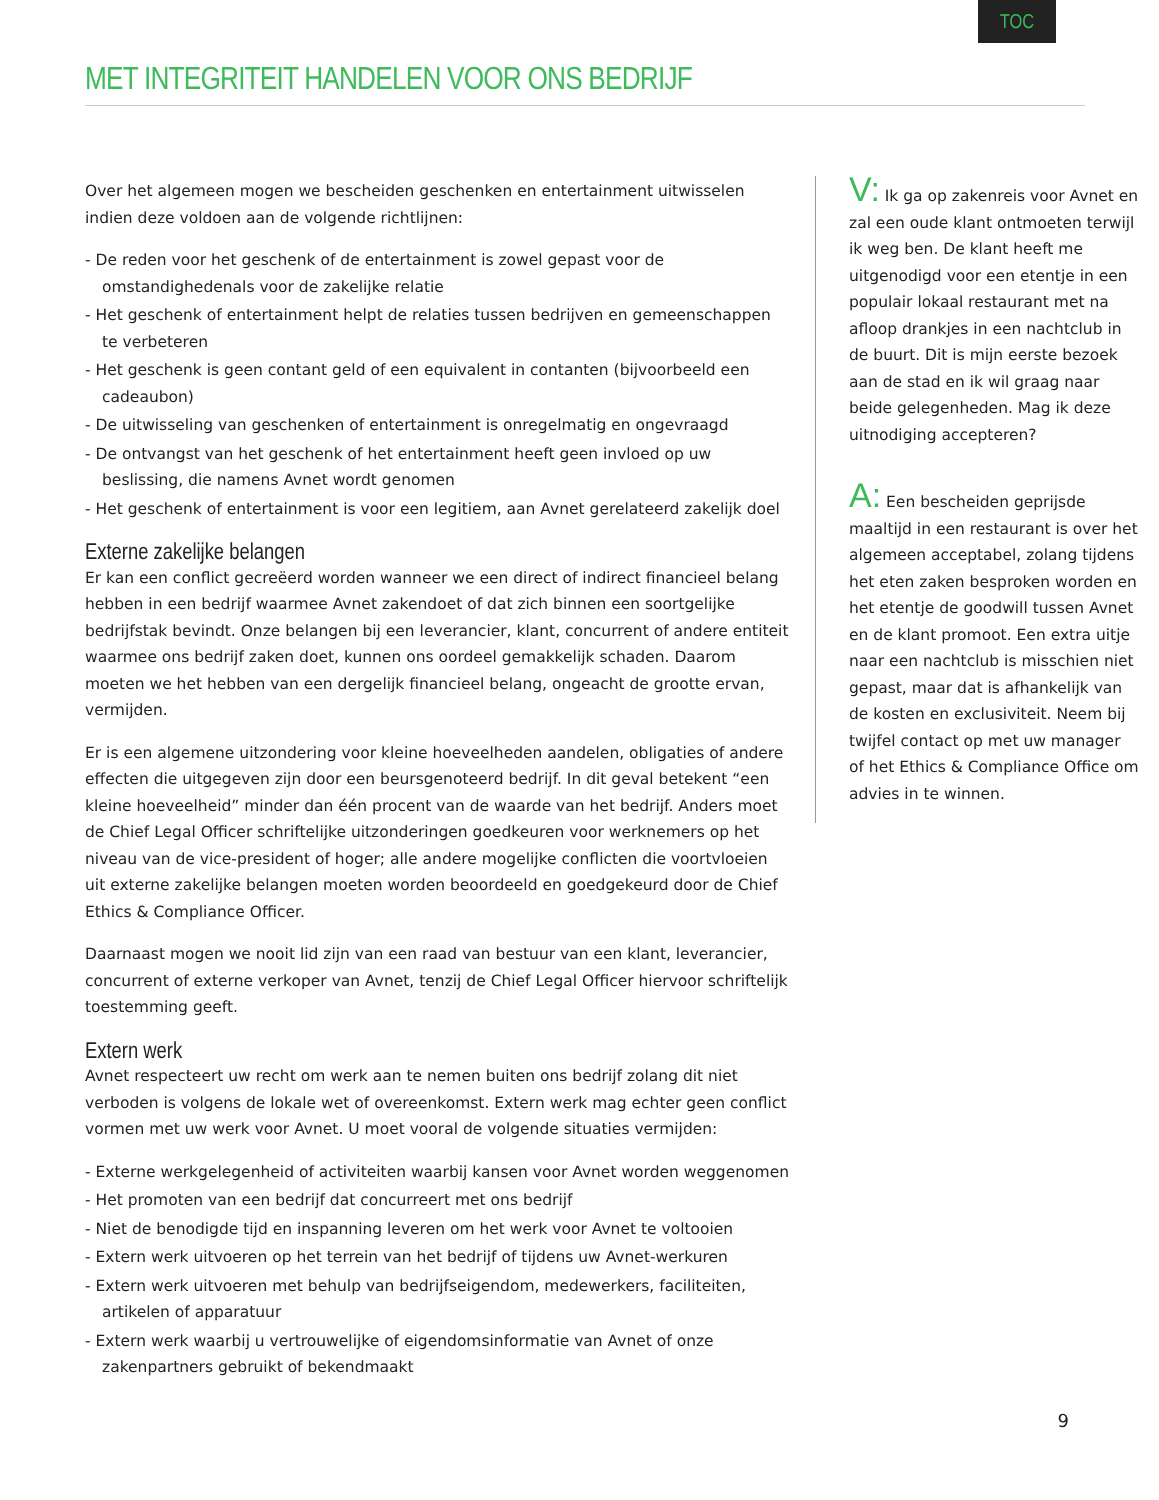TOC
MET INTEGRITEIT HANDELEN VOOR ONS BEDRIJF
Over het algemeen mogen we bescheiden geschenken en entertainment uitwisselen indien deze voldoen aan de volgende richtlijnen:
- De reden voor het geschenk of de entertainment is zowel gepast voor de omstandighedenals voor de zakelijke relatie
- Het geschenk of entertainment helpt de relaties tussen bedrijven en gemeenschappen te verbeteren
- Het geschenk is geen contant geld of een equivalent in contanten (bijvoorbeeld een cadeaubon)
- De uitwisseling van geschenken of entertainment is onregelmatig en ongevraagd
- De ontvangst van het geschenk of het entertainment heeft geen invloed op uw beslissing, die namens Avnet wordt genomen
- Het geschenk of entertainment is voor een legitiem, aan Avnet gerelateerd zakelijk doel
Externe zakelijke belangen
Er kan een conflict gecreëerd worden wanneer we een direct of indirect financieel belang hebben in een bedrijf waarmee Avnet zakendoet of dat zich binnen een soortgelijke bedrijfstak bevindt. Onze belangen bij een leverancier, klant, concurrent of andere entiteit waarmee ons bedrijf zaken doet, kunnen ons oordeel gemakkelijk schaden. Daarom moeten we het hebben van een dergelijk financieel belang, ongeacht de grootte ervan, vermijden.
Er is een algemene uitzondering voor kleine hoeveelheden aandelen, obligaties of andere effecten die uitgegeven zijn door een beursgenoteerd bedrijf. In dit geval betekent “een kleine hoeveelheid” minder dan één procent van de waarde van het bedrijf. Anders moet de Chief Legal Officer schriftelijke uitzonderingen goedkeuren voor werknemers op het niveau van de vice-president of hoger; alle andere mogelijke conflicten die voortvloeien uit externe zakelijke belangen moeten worden beoordeeld en goedgekeurd door de Chief Ethics & Compliance Officer.
Daarnaast mogen we nooit lid zijn van een raad van bestuur van een klant, leverancier, concurrent of externe verkoper van Avnet, tenzij de Chief Legal Officer hiervoor schriftelijk toestemming geeft.
Extern werk
Avnet respecteert uw recht om werk aan te nemen buiten ons bedrijf zolang dit niet verboden is volgens de lokale wet of overeenkomst. Extern werk mag echter geen conflict vormen met uw werk voor Avnet. U moet vooral de volgende situaties vermijden:
- Externe werkgelegenheid of activiteiten waarbij kansen voor Avnet worden weggenomen
- Het promoten van een bedrijf dat concurreert met ons bedrijf
- Niet de benodigde tijd en inspanning leveren om het werk voor Avnet te voltooien
- Extern werk uitvoeren op het terrein van het bedrijf of tijdens uw Avnet-werkuren
- Extern werk uitvoeren met behulp van bedrijfseigendom, medewerkers, faciliteiten, artikelen of apparatuur
- Extern werk waarbij u vertrouwelijke of eigendomsinformatie van Avnet of onze zakenpartners gebruikt of bekendmaakt
V: Ik ga op zakenreis voor Avnet en zal een oude klant ontmoeten terwijl ik weg ben. De klant heeft me uitgenodigd voor een etentje in een populair lokaal restaurant met na afloop drankjes in een nachtclub in de buurt. Dit is mijn eerste bezoek aan de stad en ik wil graag naar beide gelegenheden. Mag ik deze uitnodiging accepteren?
A: Een bescheiden geprijsde maaltijd in een restaurant is over het algemeen acceptabel, zolang tijdens het eten zaken besproken worden en het etentje de goodwill tussen Avnet en de klant promoot. Een extra uitje naar een nachtclub is misschien niet gepast, maar dat is afhankelijk van de kosten en exclusiviteit. Neem bij twijfel contact op met uw manager of het Ethics & Compliance Office om advies in te winnen.
9